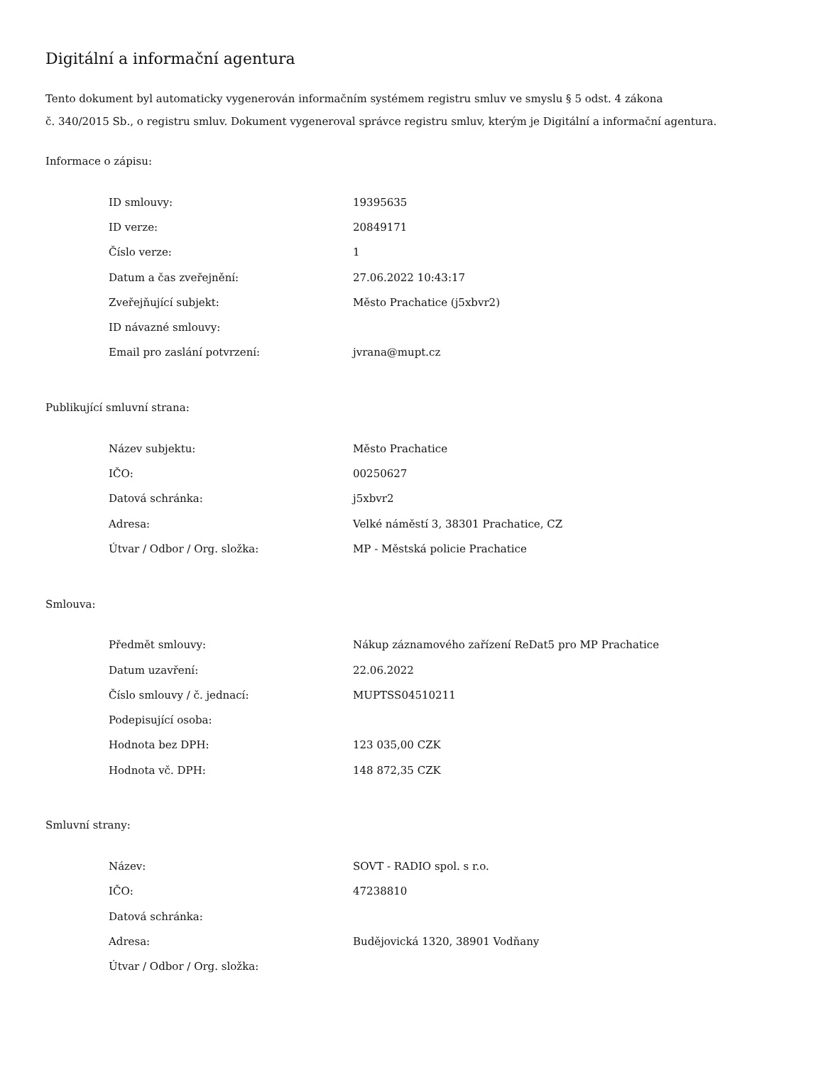Digitální a informační agentura
Tento dokument byl automaticky vygenerován informačním systémem registru smluv ve smyslu § 5 odst. 4 zákona
č. 340/2015 Sb., o registru smluv. Dokument vygeneroval správce registru smluv, kterým je Digitální a informační agentura.
Informace o zápisu:
| ID smlouvy: | 19395635 |
| ID verze: | 20849171 |
| Číslo verze: | 1 |
| Datum a čas zveřejnění: | 27.06.2022 10:43:17 |
| Zveřejňující subjekt: | Město Prachatice (j5xbvr2) |
| ID návazné smlouvy: | |
| Email pro zaslání potvrzení: | jvrana@mupt.cz |
Publikující smluvní strana:
| Název subjektu: | Město Prachatice |
| IČO: | 00250627 |
| Datová schránka: | j5xbvr2 |
| Adresa: | Velké náměstí 3, 38301 Prachatice, CZ |
| Útvar / Odbor / Org. složka: | MP - Městská policie Prachatice |
Smlouva:
| Předmět smlouvy: | Nákup záznamového zařízení ReDat5 pro MP Prachatice |
| Datum uzavření: | 22.06.2022 |
| Číslo smlouvy / č. jednací: | MUPTSS04510211 |
| Podepisující osoba: | |
| Hodnota bez DPH: | 123 035,00 CZK |
| Hodnota vč. DPH: | 148 872,35 CZK |
Smluvní strany:
| Název: | SOVT - RADIO spol. s r.o. |
| IČO: | 47238810 |
| Datová schránka: | |
| Adresa: | Budějovická 1320, 38901 Vodňany |
| Útvar / Odbor / Org. složka: | |